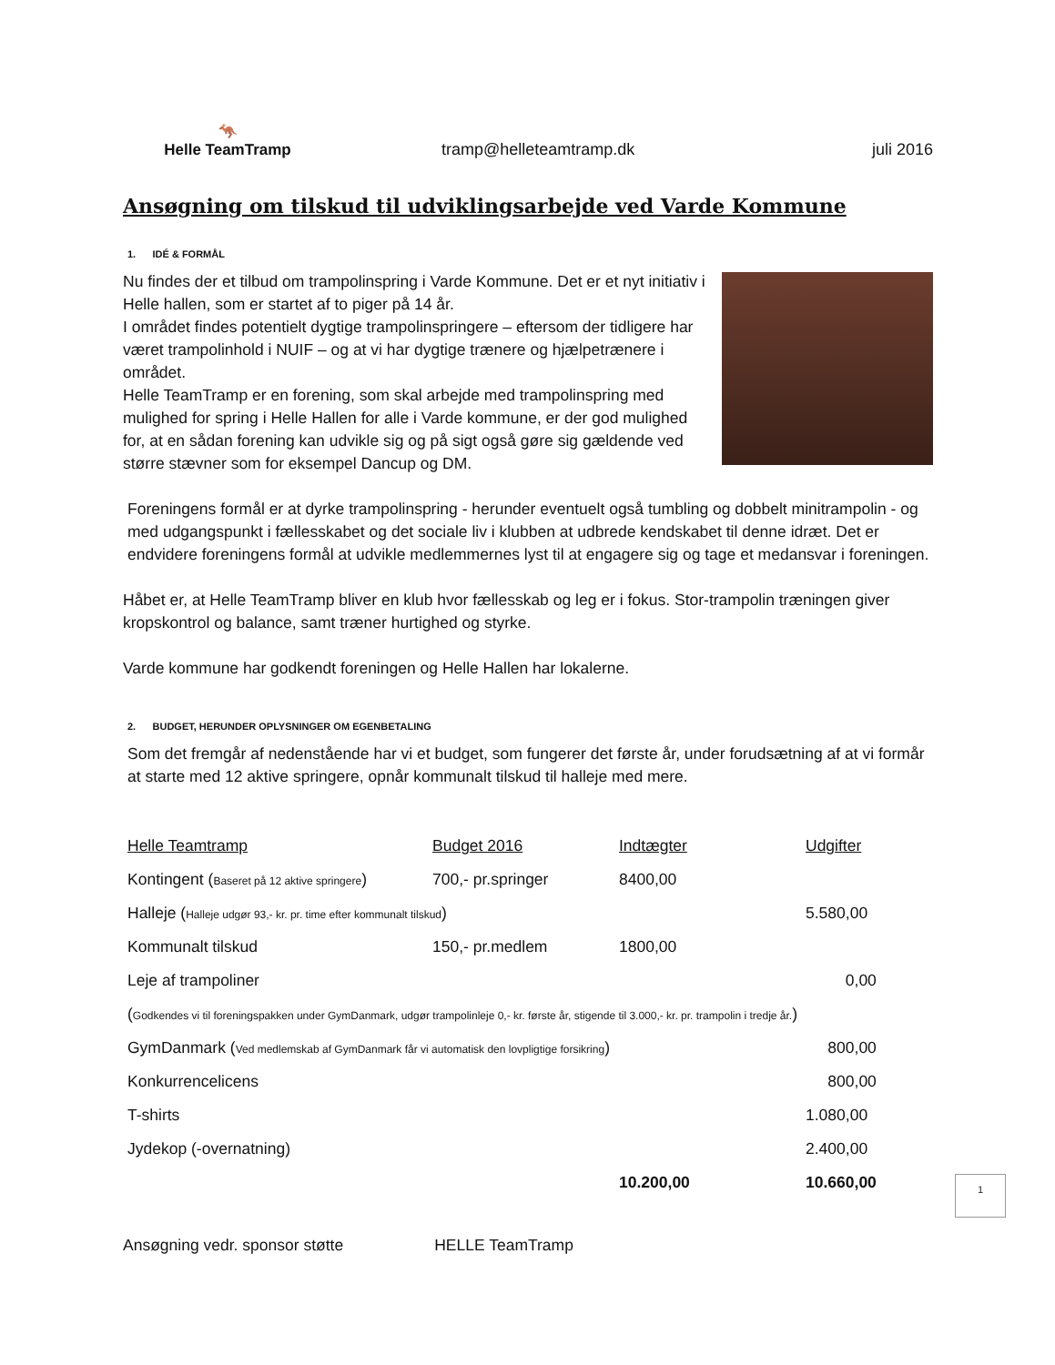🦘
Helle TeamTramp
tramp@helleteamtramp.dk
juli 2016
Ansøgning om tilskud til udviklingsarbejde ved Varde Kommune
1. IDÉ & FORMÅL
Nu findes der et tilbud om trampolinspring i Varde Kommune. Det er et nyt initiativ i Helle hallen, som er startet af to piger på 14 år.
I området findes potentielt dygtige trampolinspringere – eftersom der tidligere har været trampolinhold i NUIF – og at vi har dygtige trænere og hjælpetrænere i området.
Helle TeamTramp er en forening, som skal arbejde med trampolinspring med mulighed for spring i Helle Hallen for alle i Varde kommune, er der god mulighed for, at en sådan forening kan udvikle sig og på sigt også gøre sig gældende ved større stævner som for eksempel Dancup og DM.
Foreningens formål er at dyrke trampolinspring - herunder eventuelt også tumbling og dobbelt minitrampolin - og med udgangspunkt i fællesskabet og det sociale liv i klubben at udbrede kendskabet til denne idræt. Det er endvidere foreningens formål at udvikle medlemmernes lyst til at engagere sig og tage et medansvar i foreningen.
Håbet er, at Helle TeamTramp bliver en klub hvor fællesskab og leg er i fokus. Stor-trampolin træningen giver kropskontrol og balance, samt træner hurtighed og styrke.
Varde kommune har godkendt foreningen og Helle Hallen har lokalerne.
2. BUDGET, HERUNDER OPLYSNINGER OM EGENBETALING
Som det fremgår af nedenstående har vi et budget, som fungerer det første år, under forudsætning af at vi formår at starte med 12 aktive springere, opnår kommunalt tilskud til halleje med mere.
| Helle Teamtramp | Budget 2016 | Indtægter | Udgifter |
| Kontingent ( Baseret på 12 aktive springere ) | 700,- pr.springer | 8400,00 | |
| Halleje ( Halleje udgør 93,- kr. pr. time efter kommunalt tilskud ) | | | 5.580,00 |
| Kommunalt tilskud | 150,- pr.medlem | 1800,00 | |
| Leje af trampoliner | | | 0,00 |
| ( Godkendes vi til foreningspakken under GymDanmark, udgør trampolinleje 0,- kr. første år, stigende til 3.000,- kr. pr. trampolin i tredje år. ) | | | |
| GymDanmark ( Ved medlemskab af GymDanmark får vi automatisk den lovpligtige forsikring ) | | | 800,00 |
| Konkurrencelicens | | | 800,00 |
| T-shirts | | | 1.080,00 |
| Jydekop (-overnatning) | | | 2.400,00 |
| | | 10.200,00 | 10.660,00 |
1
Ansøgning vedr. sponsor støtte HELLE TeamTramp